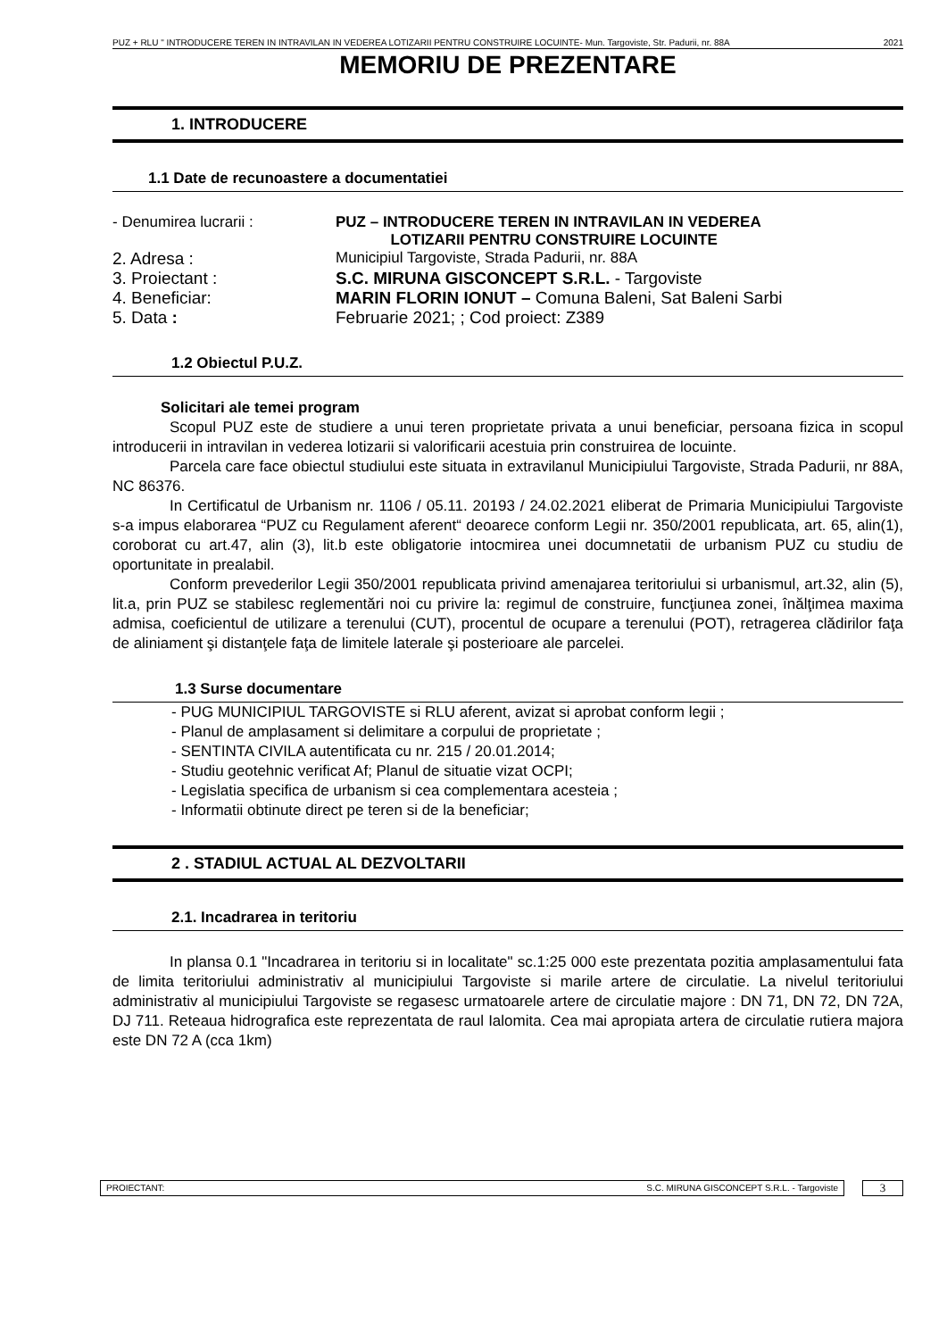PUZ + RLU " INTRODUCERE TEREN IN INTRAVILAN IN VEDEREA LOTIZARII PENTRU CONSTRUIRE LOCUINTE- Mun. Targoviste, Str. Padurii, nr. 88A 2021
MEMORIU DE PREZENTARE
1. INTRODUCERE
1.1 Date de recunoastere a documentatiei
| - Denumirea lucrarii : | PUZ – INTRODUCERE TEREN IN INTRAVILAN IN VEDEREA LOTIZARII PENTRU CONSTRUIRE LOCUINTE |
| 2. Adresa : | Municipiul Targoviste, Strada Padurii, nr. 88A |
| 3. Proiectant : | S.C. MIRUNA GISCONCEPT S.R.L. - Targoviste |
| 4. Beneficiar: | MARIN FLORIN IONUT – Comuna Baleni, Sat Baleni Sarbi |
| 5. Data : | Februarie 2021; ; Cod proiect: Z389 |
1.2 Obiectul P.U.Z.
Solicitari ale temei program
Scopul PUZ este de studiere a unui teren proprietate privata a unui beneficiar, persoana fizica in scopul introducerii in intravilan in vederea lotizarii si valorificarii acestuia prin construirea de locuinte.
Parcela care face obiectul studiului este situata in extravilanul Municipiului Targoviste, Strada Padurii, nr 88A, NC 86376.
In Certificatul de Urbanism nr. 1106 / 05.11. 20193 / 24.02.2021 eliberat de Primaria Municipiului Targoviste s-a impus elaborarea “PUZ cu Regulament aferent“ deoarece conform Legii nr. 350/2001 republicata, art. 65, alin(1), coroborat cu art.47, alin (3), lit.b este obligatorie intocmirea unei documnetatii de urbanism PUZ cu studiu de oportunitate in prealabil.
Conform prevederilor Legii 350/2001 republicata privind amenajarea teritoriului si urbanismul, art.32, alin (5), lit.a, prin PUZ se stabilesc reglementări noi cu privire la: regimul de construire, funcţiunea zonei, înălţimea maxima admisa, coeficientul de utilizare a terenului (CUT), procentul de ocupare a terenului (POT), retragerea clădirilor faţa de aliniament şi distanţele faţa de limitele laterale şi posterioare ale parcelei.
1.3 Surse documentare
- PUG MUNICIPIUL TARGOVISTE si RLU aferent, avizat si aprobat conform legii ;
- Planul de amplasament si delimitare a corpului de proprietate ;
- SENTINTA CIVILA autentificata cu nr. 215 / 20.01.2014;
- Studiu geotehnic verificat Af; Planul de situatie vizat OCPI;
- Legislatia specifica de urbanism si cea complementara acesteia ;
- Informatii obtinute direct pe teren si de la beneficiar;
2 . STADIUL ACTUAL AL DEZVOLTARII
2.1. Incadrarea in teritoriu
In plansa 0.1 "Incadrarea in teritoriu si in localitate" sc.1:25 000 este prezentata pozitia amplasamentului fata de limita teritoriului administrativ al municipiului Targoviste si marile artere de circulatie. La nivelul teritoriului administrativ al municipiului Targoviste se regasesc urmatoarele artere de circulatie majore : DN 71, DN 72, DN 72A, DJ 711. Reteaua hidrografica este reprezentata de raul Ialomita. Cea mai apropiata artera de circulatie rutiera majora este DN 72 A (cca 1km)
PROIECTANT: S.C. MIRUNA GISCONCEPT S.R.L. - Targoviste
3